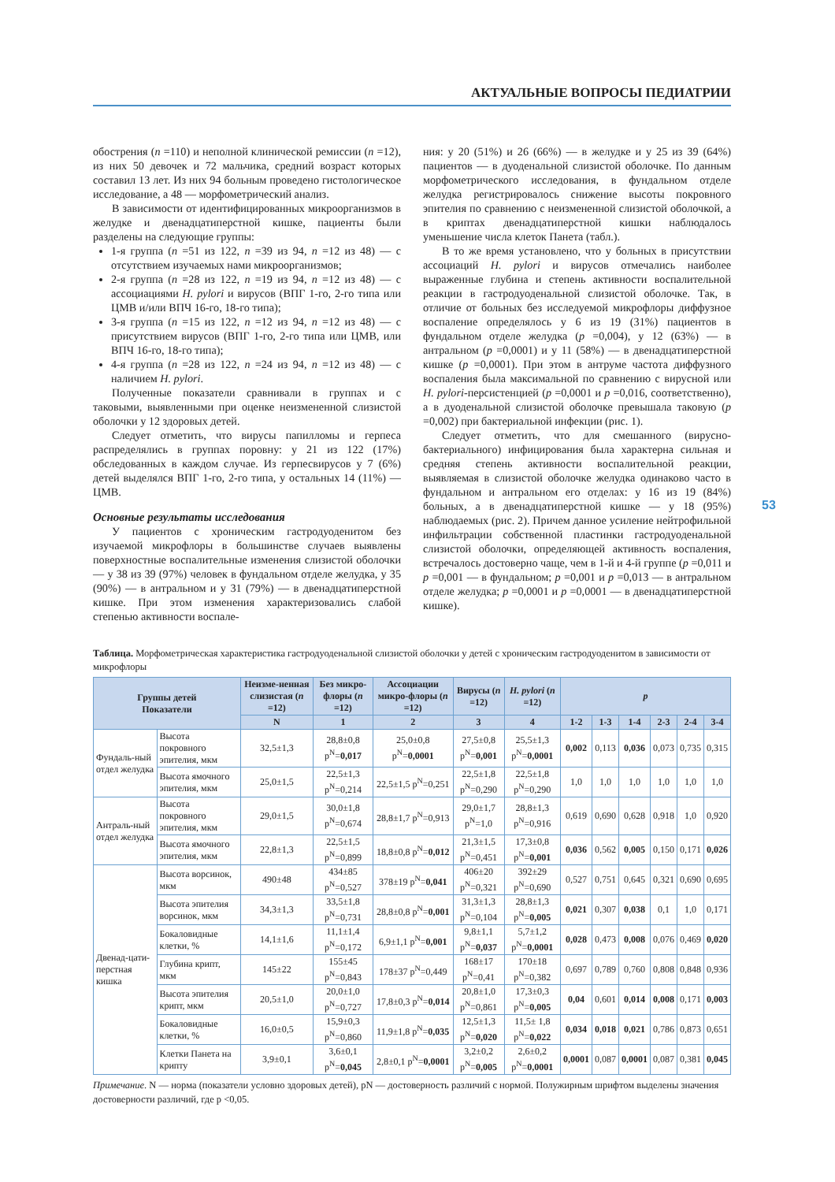АКТУАЛЬНЫЕ ВОПРОСЫ ПЕДИАТРИИ
53
обострения (n =110) и неполной клинической ремиссии (n =12), из них 50 девочек и 72 мальчика, средний возраст которых составил 13 лет. Из них 94 больным проведено гистологическое исследование, а 48 — морфометрический анализ.
В зависимости от идентифицированных микроорганизмов в желудке и двенадцатиперстной кишке, пациенты были разделены на следующие группы:
1-я группа (n =51 из 122, n =39 из 94, n =12 из 48) — с отсутствием изучаемых нами микроорганизмов;
2-я группа (n =28 из 122, n =19 из 94, n =12 из 48) — с ассоциациями H. pylori и вирусов (ВПГ 1-го, 2-го типа или ЦМВ и/или ВПЧ 16-го, 18-го типа);
3-я группа (n =15 из 122, n =12 из 94, n =12 из 48) — с присутствием вирусов (ВПГ 1-го, 2-го типа или ЦМВ, или ВПЧ 16-го, 18-го типа);
4-я группа (n =28 из 122, n =24 из 94, n =12 из 48) — с наличием H. pylori.
Полученные показатели сравнивали в группах и с таковыми, выявленными при оценке неизмененной слизистой оболочки у 12 здоровых детей.
Следует отметить, что вирусы папилломы и герпеса распределялись в группах поровну: у 21 из 122 (17%) обследованных в каждом случае. Из герпесвирусов у 7 (6%) детей выделялся ВПГ 1-го, 2-го типа, у остальных 14 (11%) — ЦМВ.
Основные результаты исследования
У пациентов с хроническим гастродуоденитом без изучаемой микрофлоры в большинстве случаев выявлены поверхностные воспалительные изменения слизистой оболочки — у 38 из 39 (97%) человек в фундальном отделе желудка, у 35 (90%) — в антральном и у 31 (79%) — в двенадцатиперстной кишке. При этом изменения характеризовались слабой степенью активности воспале-
ния: у 20 (51%) и 26 (66%) — в желудке и у 25 из 39 (64%) пациентов — в дуоденальной слизистой оболочке. По данным морфометрического исследования, в фундальном отделе желудка регистрировалось снижение высоты покровного эпителия по сравнению с неизмененной слизистой оболочкой, а в криптах двенадцатиперстной кишки наблюдалось уменьшение числа клеток Панета (табл.).
В то же время установлено, что у больных в присутствии ассоциаций H. pylori и вирусов отмечались наиболее выраженные глубина и степень активности воспалительной реакции в гастродуоденальной слизистой оболочке. Так, в отличие от больных без исследуемой микрофлоры диффузное воспаление определялось у 6 из 19 (31%) пациентов в фундальном отделе желудка (p =0,004), у 12 (63%) — в антральном (p =0,0001) и у 11 (58%) — в двенадцатиперстной кишке (p =0,0001). При этом в антруме частота диффузного воспаления была максимальной по сравнению с вирусной или H. pylori-персистенцией (p =0,0001 и p =0,016, соответственно), а в дуоденальной слизистой оболочке превышала таковую (p =0,002) при бактериальной инфекции (рис. 1).
Следует отметить, что для смешанного (вирусно-бактериального) инфицирования была характерна сильная и средняя степень активности воспалительной реакции, выявляемая в слизистой оболочке желудка одинаково часто в фундальном и антральном его отделах: у 16 из 19 (84%) больных, а в двенадцатиперстной кишке — у 18 (95%) наблюдаемых (рис. 2). Причем данное усиление нейтрофильной инфильтрации собственной пластинки гастродуоденальной слизистой оболочки, определяющей активность воспаления, встречалось достоверно чаще, чем в 1-й и 4-й группе (p =0,011 и p =0,001 — в фундальном; p =0,001 и p =0,013 — в антральном отделе желудка; p =0,0001 и p =0,0001 — в двенадцатиперстной кишке).
Таблица. Морфометрическая характеристика гастродуоденальной слизистой оболочки у детей с хроническим гастродуоденитом в зависимости от микрофлоры
| Группы детей Показатели | | Неизме-ненная слизистая ( n =12) | Без микро-флоры ( n =12) | Ассоциации микро-флоры ( n =12) | Вирусы ( n =12) | H. pylori ( n =12) | p | | | | | |
| --- | --- | --- | --- | --- | --- | --- | --- | --- | --- | --- | --- | --- |
| | | N | 1 | 2 | 3 | 4 | 1-2 | 1-3 | 1-4 | 2-3 | 2-4 | 3-4 |
| Фундаль-ный отдел желудка | Высота покровного эпителия, мкм | 32,5±1,3 | 28,8±0,8 p<sup>N</sup>= 0,017 | 25,0±0,8 p<sup>N</sup>= 0,0001 | 27,5±0,8 p<sup>N</sup>= 0,001 | 25,5±1,3 p<sup>N</sup>= 0,0001 | 0,002 | 0,113 | 0,036 | 0,073 | 0,735 | 0,315 |
| | Высота ямочного эпителия, мкм | 25,0±1,5 | 22,5±1,3 p<sup>N</sup>=0,214 | 22,5±1,5 p<sup>N</sup>=0,251 | 22,5±1,8 p<sup>N</sup>=0,290 | 22,5±1,8 p<sup>N</sup>=0,290 | 1,0 | 1,0 | 1,0 | 1,0 | 1,0 | 1,0 |
| Антраль-ный отдел желудка | Высота покровного эпителия, мкм | 29,0±1,5 | 30,0±1,8 p<sup>N</sup>=0,674 | 28,8±1,7 p<sup>N</sup>=0,913 | 29,0±1,7 p<sup>N</sup>=1,0 | 28,8±1,3 p<sup>N</sup>=0,916 | 0,619 | 0,690 | 0,628 | 0,918 | 1,0 | 0,920 |
| | Высота ямочного эпителия, мкм | 22,8±1,3 | 22,5±1,5 p<sup>N</sup>=0,899 | 18,8±0,8 p<sup>N</sup>= 0,012 | 21,3±1,5 p<sup>N</sup>=0,451 | 17,3±0,8 p<sup>N</sup>= 0,001 | 0,036 | 0,562 | 0,005 | 0,150 | 0,171 | 0,026 |
| Двенад-цати-перстная кишка | Высота ворсинок, мкм | 490±48 | 434±85 p<sup>N</sup>=0,527 | 378±19 p<sup>N</sup>= 0,041 | 406±20 p<sup>N</sup>=0,321 | 392±29 p<sup>N</sup>=0,690 | 0,527 | 0,751 | 0,645 | 0,321 | 0,690 | 0,695 |
| | Высота эпителия ворсинок, мкм | 34,3±1,3 | 33,5±1,8 p<sup>N</sup>=0,731 | 28,8±0,8 p<sup>N</sup>= 0,001 | 31,3±1,3 p<sup>N</sup>=0,104 | 28,8±1,3 p<sup>N</sup>= 0,005 | 0,021 | 0,307 | 0,038 | 0,1 | 1,0 | 0,171 |
| | Бокаловидные клетки, % | 14,1±1,6 | 11,1±1,4 p<sup>N</sup>=0,172 | 6,9±1,1 p<sup>N</sup>= 0,001 | 9,8±1,1 p<sup>N</sup>= 0,037 | 5,7±1,2 p<sup>N</sup>= 0,0001 | 0,028 | 0,473 | 0,008 | 0,076 | 0,469 | 0,020 |
| | Глубина крипт, мкм | 145±22 | 155±45 p<sup>N</sup>=0,843 | 178±37 p<sup>N</sup>=0,449 | 168±17 p<sup>N</sup>=0,41 | 170±18 p<sup>N</sup>=0,382 | 0,697 | 0,789 | 0,760 | 0,808 | 0,848 | 0,936 |
| | Высота эпителия крипт, мкм | 20,5±1,0 | 20,0±1,0 p<sup>N</sup>=0,727 | 17,8±0,3 p<sup>N</sup>= 0,014 | 20,8±1,0 p<sup>N</sup>=0,861 | 17,3±0,3 p<sup>N</sup>= 0,005 | 0,04 | 0,601 | 0,014 | 0,008 | 0,171 | 0,003 |
| | Бокаловидные клетки, % | 16,0±0,5 | 15,9±0,3 p<sup>N</sup>=0,860 | 11,9±1,8 p<sup>N</sup>= 0,035 | 12,5±1,3 p<sup>N</sup>= 0,020 | 11,5± 1,8 p<sup>N</sup>= 0,022 | 0,034 | 0,018 | 0,021 | 0,786 | 0,873 | 0,651 |
| | Клетки Панета на крипту | 3,9±0,1 | 3,6±0,1 p<sup>N</sup>= 0,045 | 2,8±0,1 p<sup>N</sup>= 0,0001 | 3,2±0,2 p<sup>N</sup>= 0,005 | 2,6±0,2 p<sup>N</sup>= 0,0001 | 0,0001 | 0,087 | 0,0001 | 0,087 | 0,381 | 0,045 |
Примечание. N — норма (показатели условно здоровых детей), pN — достоверность различий с нормой. Полужирным шрифтом выделены значения достоверности различий, где p <0,05.